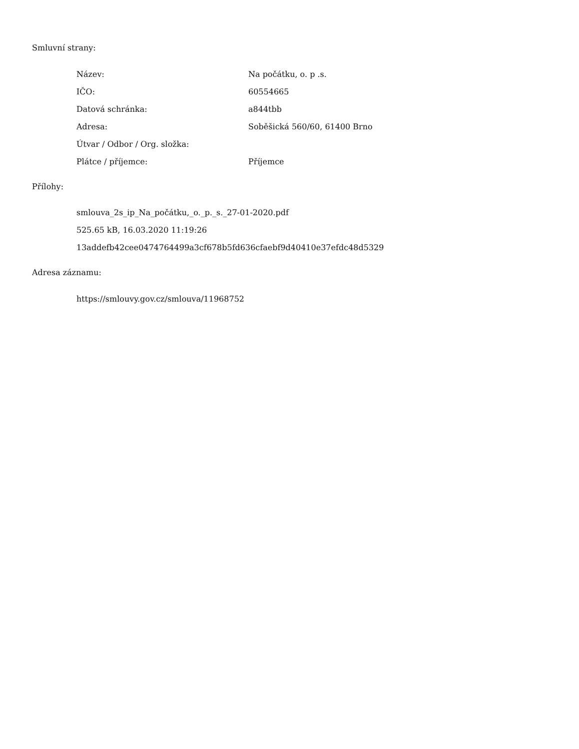Smluvní strany:
| Název: | Na počátku, o. p .s. |
| IČO: | 60554665 |
| Datová schránka: | a844tbb |
| Adresa: | Soběšická 560/60, 61400 Brno |
| Útvar / Odbor / Org. složka: | |
| Plátce / příjemce: | Příjemce |
Přílohy:
smlouva_2s_ip_Na_počátku,_o._p._s._27-01-2020.pdf
525.65 kB, 16.03.2020 11:19:26
13addefb42cee0474764499a3cf678b5fd636cfaebf9d40410e37efdc48d5329
Adresa záznamu:
https://smlouvy.gov.cz/smlouva/11968752